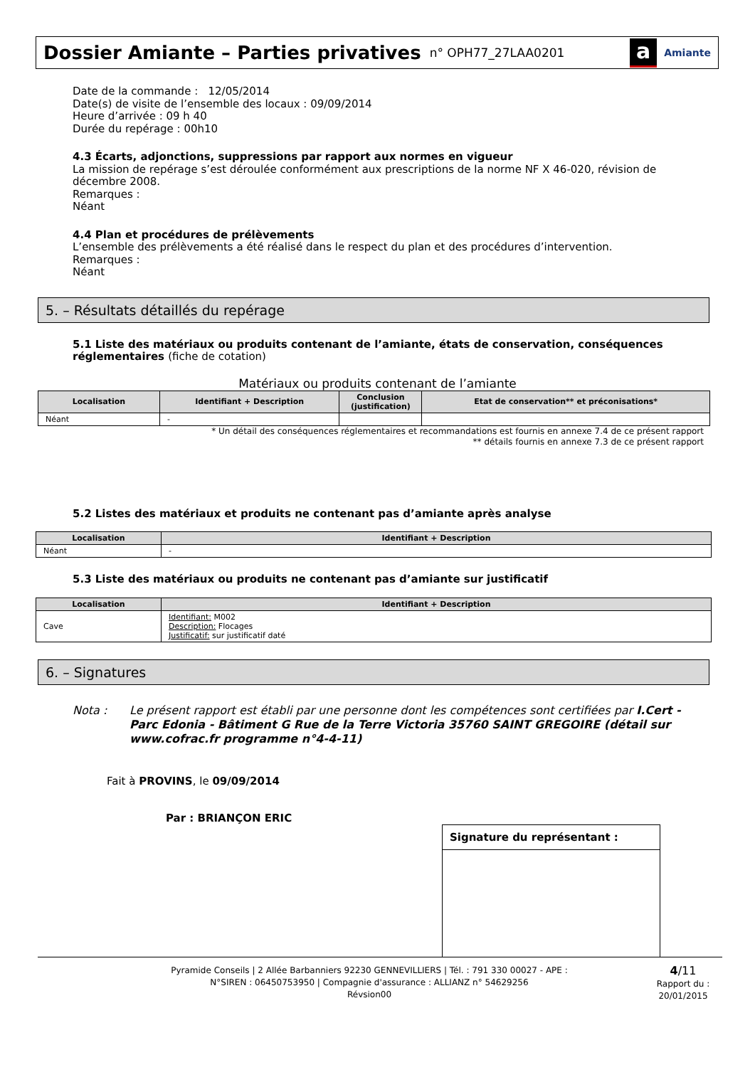Dossier Amiante – Parties privatives
n° OPH77_27LAA0201
a Amiante
Date de la commande : 12/05/2014
Date(s) de visite de l’ensemble des locaux : 09/09/2014
Heure d’arrivée : 09 h 40
Durée du repérage : 00h10
4.3 Écarts, adjonctions, suppressions par rapport aux normes en vigueur
La mission de repérage s’est déroulée conformément aux prescriptions de la norme NF X 46-020, révision de décembre 2008.
Remarques :
Néant
4.4 Plan et procédures de prélèvements
L’ensemble des prélèvements a été réalisé dans le respect du plan et des procédures d’intervention.
Remarques :
Néant
5. – Résultats détaillés du repérage
5.1 Liste des matériaux ou produits contenant de l’amiante, états de conservation, conséquences réglementaires (fiche de cotation)
Matériaux ou produits contenant de l’amiante
| Localisation | Identifiant + Description | Conclusion (justification) | Etat de conservation** et préconisations* |
| --- | --- | --- | --- |
| Néant | - | | |
* Un détail des conséquences réglementaires et recommandations est fournis en annexe 7.4 de ce présent rapport
** détails fournis en annexe 7.3 de ce présent rapport
5.2 Listes des matériaux et produits ne contenant pas d’amiante après analyse
| Localisation | Identifiant + Description |
| --- | --- |
| Néant | - |
5.3 Liste des matériaux ou produits ne contenant pas d’amiante sur justificatif
| Localisation | Identifiant + Description |
| --- | --- |
| Cave | Identifiant: M002 Description: Flocages Justificatif: sur justificatif daté |
6. – Signatures
Nota : Le présent rapport est établi par une personne dont les compétences sont certifiées par I.Cert - Parc Edonia - Bâtiment G Rue de la Terre Victoria 35760 SAINT GREGOIRE (détail sur www.cofrac.fr programme n°4-4-11)
Fait à PROVINS, le 09/09/2014
Par : BRIANÇON ERIC
Signature du représentant :
Pyramide Conseils | 2 Allée Barbanniers 92230 GENNEVILLIERS | Tél. : 791 330 00027 - APE :
N°SIREN : 06450753950 | Compagnie d'assurance : ALLIANZ n° 54629256
Révsion00
4/11
Rapport du :
20/01/2015